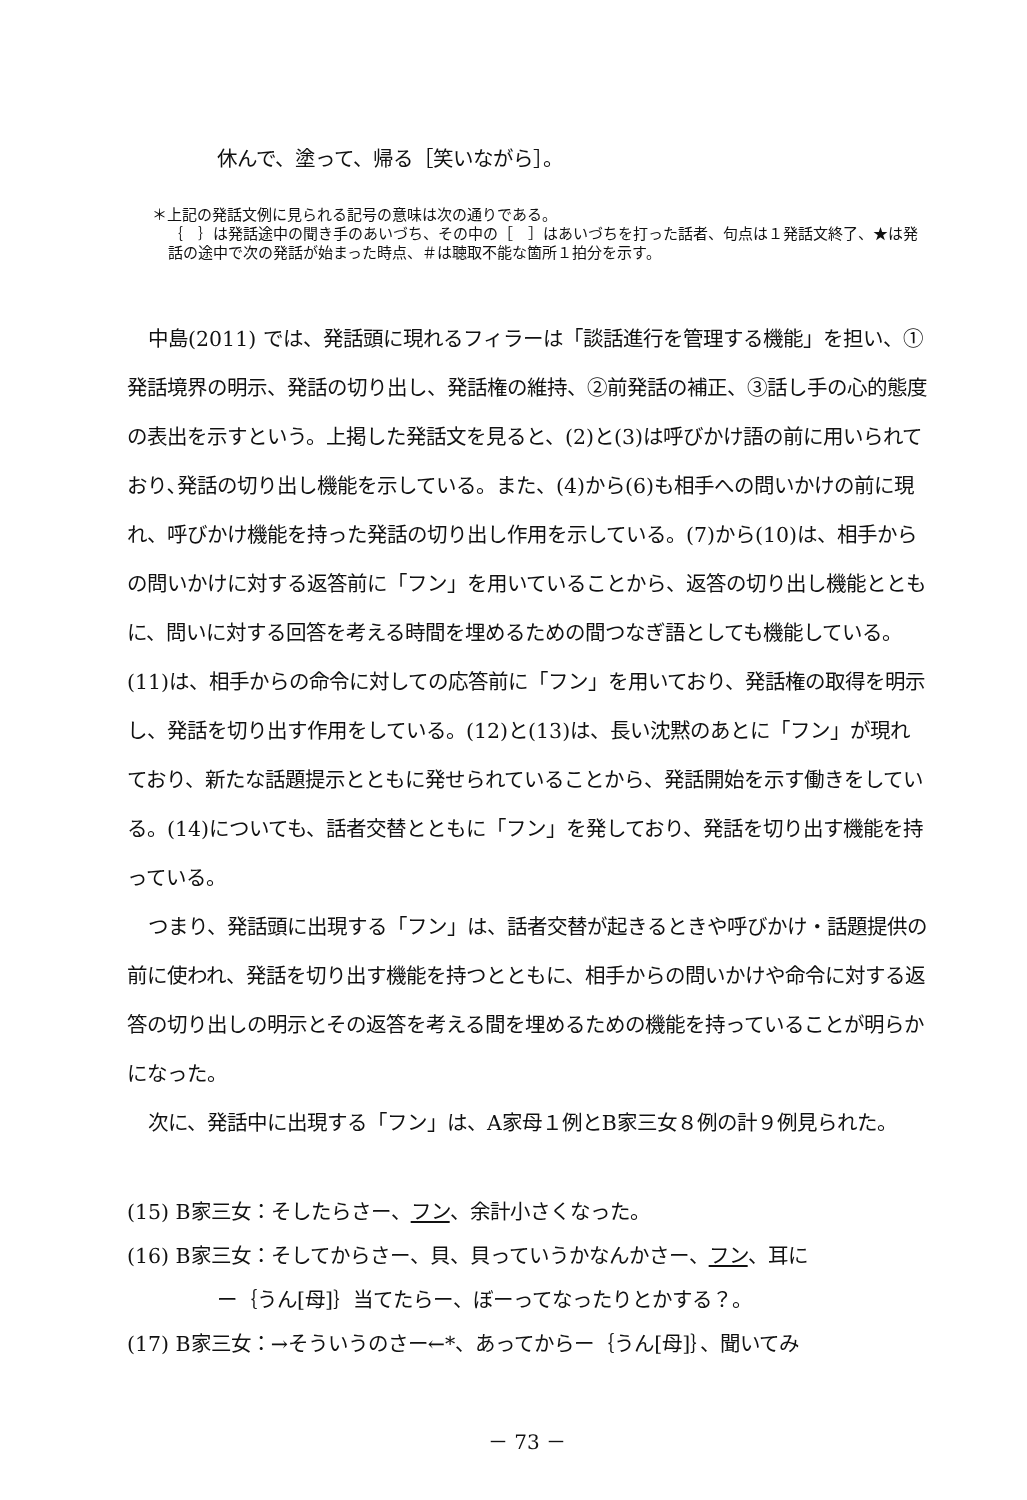休んで、塗って、帰る［笑いながら］。
＊上記の発話文例に見られる記号の意味は次の通りである。
｛　｝は発話途中の聞き手のあいづち、その中の［　］はあいづちを打った話者、句点は１発話文終了、★は発話の途中で次の発話が始まった時点、＃は聴取不能な箇所１拍分を示す。
中島(2011) では、発話頭に現れるフィラーは「談話進行を管理する機能」を担い、①発話境界の明示、発話の切り出し、発話権の維持、②前発話の補正、③話し手の心的態度の表出を示すという。上掲した発話文を見ると、(2)と(3)は呼びかけ語の前に用いられており､発話の切り出し機能を示している。また、(4)から(6)も相手への問いかけの前に現れ、呼びかけ機能を持った発話の切り出し作用を示している。(7)から(10)は、相手からの問いかけに対する返答前に「フン」を用いていることから、返答の切り出し機能とともに、問いに対する回答を考える時間を埋めるための間つなぎ語としても機能している。(11)は、相手からの命令に対しての応答前に「フン」を用いており、発話権の取得を明示し、発話を切り出す作用をしている。(12)と(13)は、長い沈黙のあとに「フン」が現れており、新たな話題提示とともに発せられていることから、発話開始を示す働きをしている。(14)についても、話者交替とともに「フン」を発しており、発話を切り出す機能を持っている。
つまり、発話頭に出現する「フン」は、話者交替が起きるときや呼びかけ・話題提供の前に使われ、発話を切り出す機能を持つとともに、相手からの問いかけや命令に対する返答の切り出しの明示とその返答を考える間を埋めるための機能を持っていることが明らかになった。
次に、発話中に出現する「フン」は、A家母１例とB家三女８例の計９例見られた。
(15) B家三女：そしたらさー、フン、余計小さくなった。
(16) B家三女：そしてからさー、貝、貝っていうかなんかさー、フン、耳に
ー｛うん[母]｝当てたらー、ぼーってなったりとかする？。
(17) B家三女：→そういうのさー←*、あってからー｛うん[母]｝、聞いてみ
－ 73 －